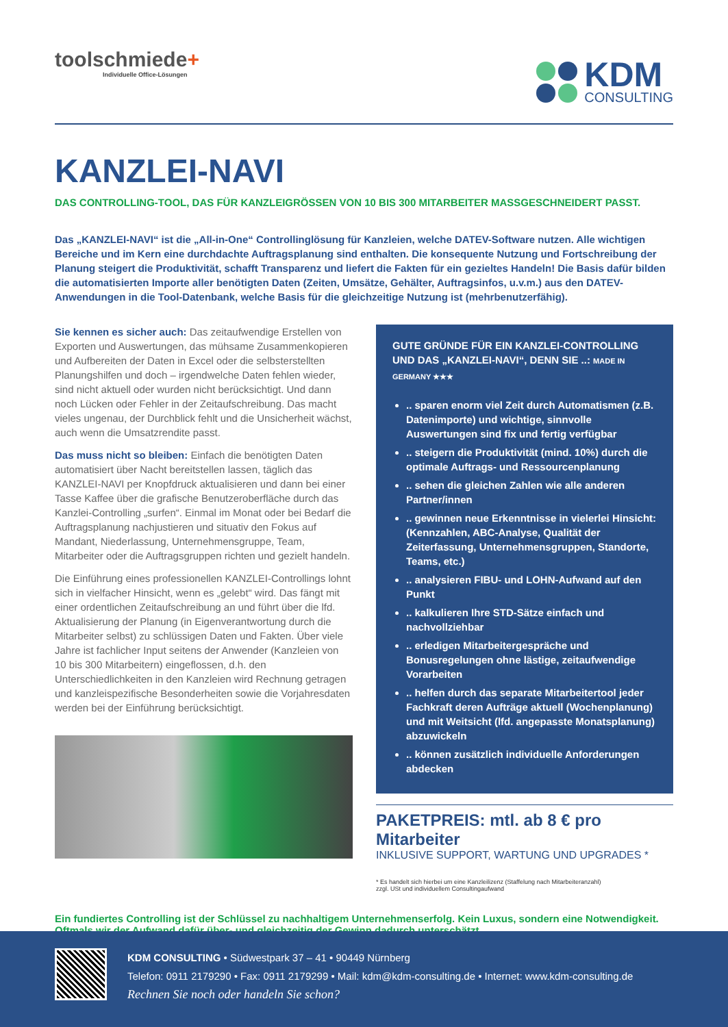toolschmiede+
Individuelle Office-Lösungen
KDM
CONSULTING
KANZLEI-NAVI
DAS CONTROLLING-TOOL, DAS FÜR KANZLEIGRÖSSEN VON 10 BIS 300 MITARBEITER MASSGESCHNEIDERT PASST.
Das „KANZLEI-NAVI“ ist die „All-in-One“ Controllinglösung für Kanzleien, welche DATEV-Software nutzen. Alle wichtigen Bereiche und im Kern eine durchdachte Auftragsplanung sind enthalten. Die konsequente Nutzung und Fortschreibung der Planung steigert die Produktivität, schafft Transparenz und liefert die Fakten für ein gezieltes Handeln! Die Basis dafür bilden die automatisierten Importe aller benötigten Daten (Zeiten, Umsätze, Gehälter, Auftragsinfos, u.v.m.) aus den DATEV-Anwendungen in die Tool-Datenbank, welche Basis für die gleichzeitige Nutzung ist (mehrbenutzerfähig).
Sie kennen es sicher auch: Das zeitaufwendige Erstellen von Exporten und Auswertungen, das mühsame Zusammenkopieren und Aufbereiten der Daten in Excel oder die selbsterstellten Planungshilfen und doch – irgendwelche Daten fehlen wieder, sind nicht aktuell oder wurden nicht berücksichtigt. Und dann noch Lücken oder Fehler in der Zeitaufschreibung. Das macht vieles ungenau, der Durchblick fehlt und die Unsicherheit wächst, auch wenn die Umsatzrendite passt.
Das muss nicht so bleiben: Einfach die benötigten Daten automatisiert über Nacht bereitstellen lassen, täglich das KANZLEI-NAVI per Knopfdruck aktualisieren und dann bei einer Tasse Kaffee über die grafische Benutzeroberfläche durch das Kanzlei-Controlling „surfen“. Einmal im Monat oder bei Bedarf die Auftragsplanung nachjustieren und situativ den Fokus auf Mandant, Niederlassung, Unternehmensgruppe, Team, Mitarbeiter oder die Auftragsgruppen richten und gezielt handeln.
Die Einführung eines professionellen KANZLEI-Controllings lohnt sich in vielfacher Hinsicht, wenn es „gelebt“ wird. Das fängt mit einer ordentlichen Zeitaufschreibung an und führt über die lfd. Aktualisierung der Planung (in Eigenverantwortung durch die Mitarbeiter selbst) zu schlüssigen Daten und Fakten. Über viele Jahre ist fachlicher Input seitens der Anwender (Kanzleien von 10 bis 300 Mitarbeitern) eingeflossen, d.h. den Unterschiedlichkeiten in den Kanzleien wird Rechnung getragen und kanzleispezifische Besonderheiten sowie die Vorjahresdaten werden bei der Einführung berücksichtigt.
GUTE GRÜNDE FÜR EIN KANZLEI-CONTROLLING UND DAS „KANZLEI-NAVI“, DENN SIE ..: MADE IN GERMANY ★★★
.. sparen enorm viel Zeit durch Automatismen (z.B. Datenimporte) und wichtige, sinnvolle Auswertungen sind fix und fertig verfügbar
.. steigern die Produktivität (mind. 10%) durch die optimale Auftrags- und Ressourcenplanung
.. sehen die gleichen Zahlen wie alle anderen Partner/innen
.. gewinnen neue Erkenntnisse in vielerlei Hinsicht: (Kennzahlen, ABC-Analyse, Qualität der Zeiterfassung, Unternehmensgruppen, Standorte, Teams, etc.)
.. analysieren FIBU- und LOHN-Aufwand auf den Punkt
.. kalkulieren Ihre STD-Sätze einfach und nachvollziehbar
.. erledigen Mitarbeitergespräche und Bonusregelungen ohne lästige, zeitaufwendige Vorarbeiten
.. helfen durch das separate Mitarbeitertool jeder Fachkraft deren Aufträge aktuell (Wochenplanung) und mit Weitsicht (lfd. angepasste Monatsplanung) abzuwickeln
.. können zusätzlich individuelle Anforderungen abdecken
PAKETPREIS: mtl. ab 8 € pro Mitarbeiter
INKLUSIVE SUPPORT, WARTUNG UND UPGRADES *
* Es handelt sich hierbei um eine Kanzleilizenz (Staffelung nach Mitarbeiteranzahl)
zzgl. USt und individuellem Consultingaufwand
Ein fundiertes Controlling ist der Schlüssel zu nachhaltigem Unternehmenserfolg. Kein Luxus, sondern eine Notwendigkeit. Oftmals wir der Aufwand dafür über- und gleichzeitig der Gewinn dadurch unterschätzt.
KDM CONSULTING • Südwestpark 37 – 41 • 90449 Nürnberg
Telefon: 0911 2179290 • Fax: 0911 2179299 • Mail: kdm@kdm-consulting.de • Internet: www.kdm-consulting.de
Rechnen Sie noch oder handeln Sie schon?